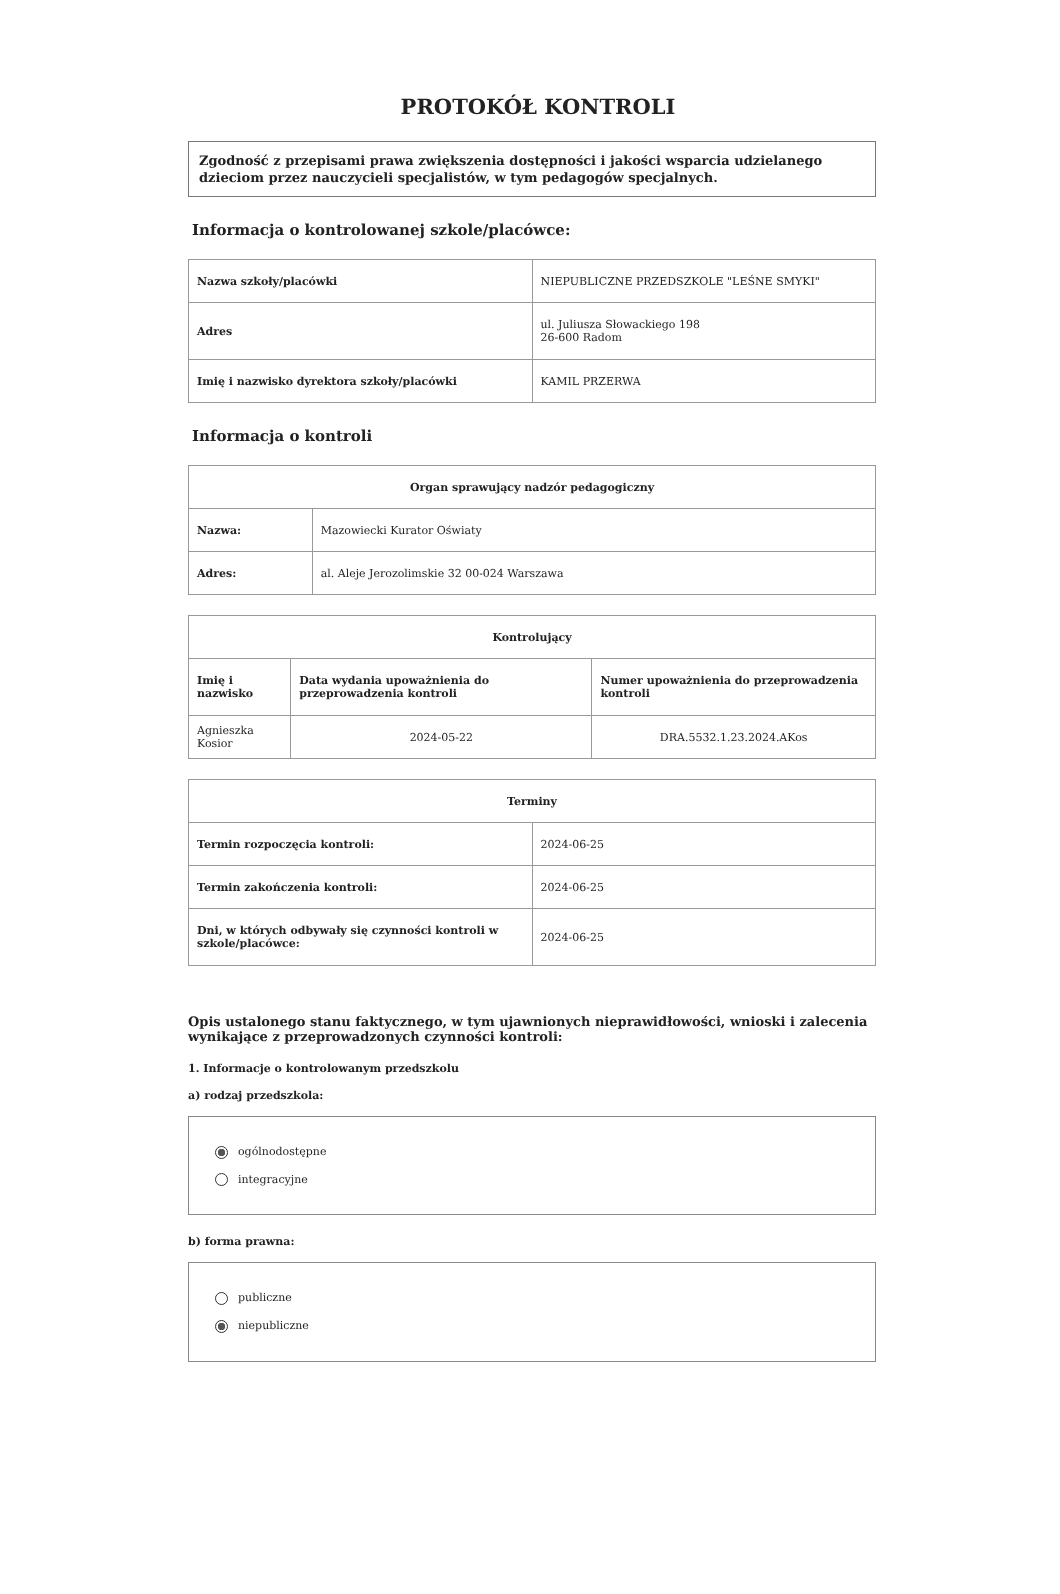PROTOKÓŁ KONTROLI
Zgodność z przepisami prawa zwiększenia dostępności i jakości wsparcia udzielanego dzieciom przez nauczycieli specjalistów, w tym pedagogów specjalnych.
Informacja o kontrolowanej szkole/placówce:
| Nazwa szkoły/placówki | NIEPUBLICZNE PRZEDSZKOLE "LEŚNE SMYKI" |
| Adres | ul. Juliusza Słowackiego 198 26-600 Radom |
| Imię i nazwisko dyrektora szkoły/placówki | KAMIL PRZERWA |
Informacja o kontroli
| Organ sprawujący nadzór pedagogiczny | |
| --- | --- |
| Nazwa: | Mazowiecki Kurator Oświaty |
| Adres: | al. Aleje Jerozolimskie 32 00-024 Warszawa |
| Kontrolujący | | |
| --- | --- | --- |
| Imię i nazwisko | Data wydania upoważnienia do przeprowadzenia kontroli | Numer upoważnienia do przeprowadzenia kontroli |
| Agnieszka Kosior | 2024-05-22 | DRA.5532.1.23.2024.AKos |
| Terminy | |
| --- | --- |
| Termin rozpoczęcia kontroli: | 2024-06-25 |
| Termin zakończenia kontroli: | 2024-06-25 |
| Dni, w których odbywały się czynności kontroli w szkole/placówce: | 2024-06-25 |
Opis ustalonego stanu faktycznego, w tym ujawnionych nieprawidłowości, wnioski i zalecenia wynikające z przeprowadzonych czynności kontroli:
1. Informacje o kontrolowanym przedszkolu
a) rodzaj przedszkola:
ogólnodostępne
integracyjne
b) forma prawna:
publiczne
niepubliczne